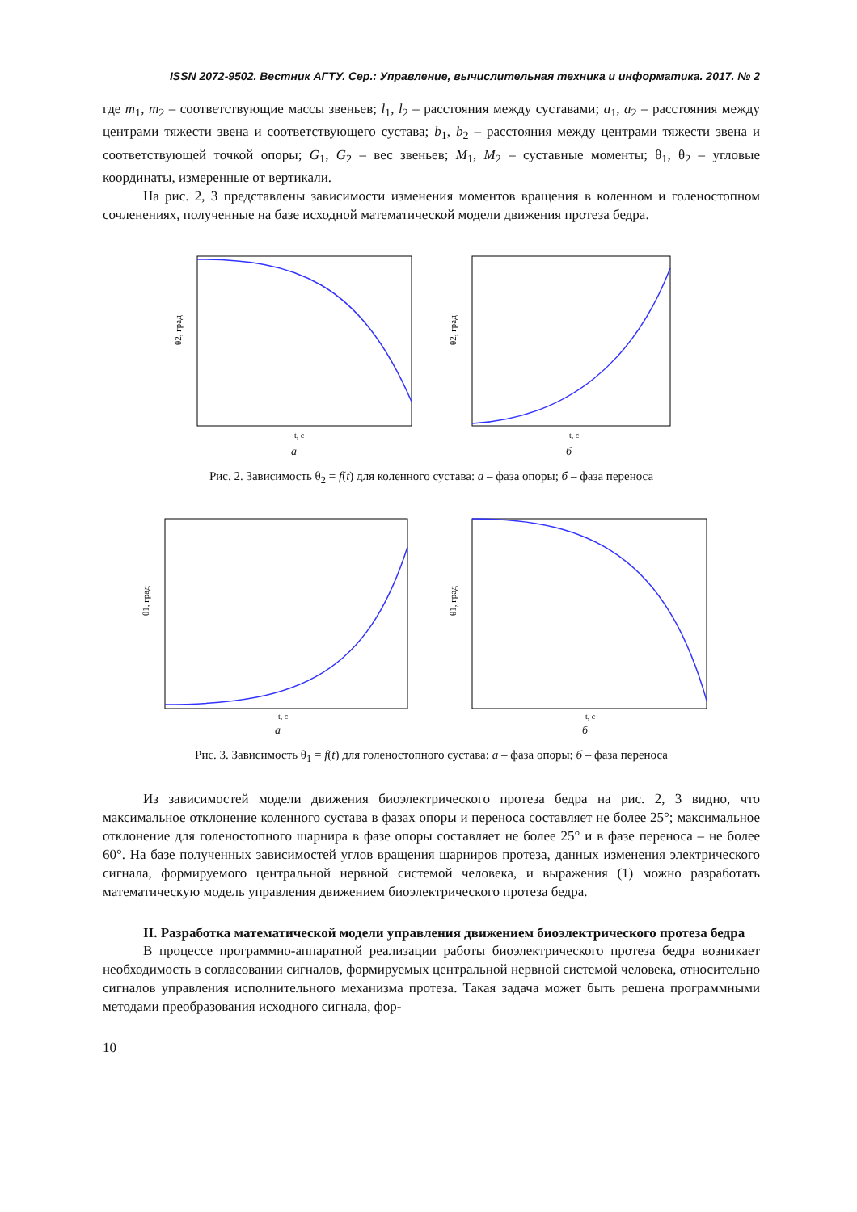ISSN 2072-9502. Вестник АГТУ. Сер.: Управление, вычислительная техника и информатика. 2017. № 2
где m<sub>1</sub>, m<sub>2</sub> – соответствующие массы звеньев; l<sub>1</sub>, l<sub>2</sub> – расстояния между суставами; a<sub>1</sub>, a<sub>2</sub> – расстояния между центрами тяжести звена и соответствующего сустава; b<sub>1</sub>, b<sub>2</sub> – расстояния между центрами тяжести звена и соответствующей точкой опоры; G<sub>1</sub>, G<sub>2</sub> – вес звеньев; M<sub>1</sub>, M<sub>2</sub> – суставные моменты; θ<sub>1</sub>, θ<sub>2</sub> – угловые координаты, измеренные от вертикали.
На рис. 2, 3 представлены зависимости изменения моментов вращения в коленном и голеностопном сочленениях, полученные на базе исходной математической модели движения протеза бедра.
θ2, град
t, c
а
θ2, град
t, c
б
Рис. 2. Зависимость θ<sub>2</sub> = f(t) для коленного сустава: а – фаза опоры; б – фаза переноса
θ1, град
t, c
а
θ1, град
t, c
б
Рис. 3. Зависимость θ<sub>1</sub> = f(t) для голеностопного сустава: а – фаза опоры; б – фаза переноса
Из зависимостей модели движения биоэлектрического протеза бедра на рис. 2, 3 видно, что максимальное отклонение коленного сустава в фазах опоры и переноса составляет не более 25°; максимальное отклонение для голеностопного шарнира в фазе опоры составляет не более 25° и в фазе переноса – не более 60°. На базе полученных зависимостей углов вращения шарниров протеза, данных изменения электрического сигнала, формируемого центральной нервной системой человека, и выражения (1) можно разработать математическую модель управления движением биоэлектрического протеза бедра.
II. Разработка математической модели управления движением биоэлектрического протеза бедра
В процессе программно-аппаратной реализации работы биоэлектрического протеза бедра возникает необходимость в согласовании сигналов, формируемых центральной нервной системой человека, относительно сигналов управления исполнительного механизма протеза. Такая задача может быть решена программными методами преобразования исходного сигнала, фор-
10